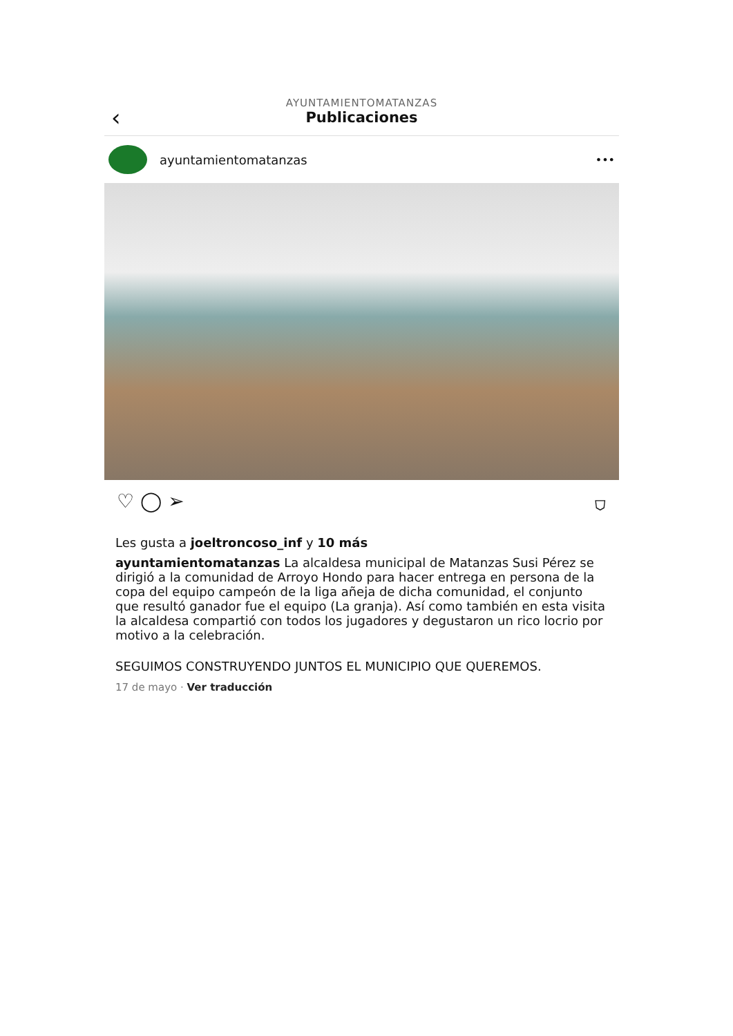‹
AYUNTAMIENTOMATANZAS
Publicaciones
ayuntamientomatanzas •••
♡ ◯ ➢ ⛉
Les gusta a joeltroncoso_inf y 10 más
ayuntamientomatanzas La alcaldesa municipal de Matanzas Susi Pérez se dirigió a la comunidad de Arroyo Hondo para hacer entrega en persona de la copa del equipo campeón de la liga añeja de dicha comunidad, el conjunto que resultó ganador fue el equipo (La granja). Así como también en esta visita la alcaldesa compartió con todos los jugadores y degustaron un rico locrio por motivo a la celebración.
SEGUIMOS CONSTRUYENDO JUNTOS EL MUNICIPIO QUE QUEREMOS.
17 de mayo · Ver traducción